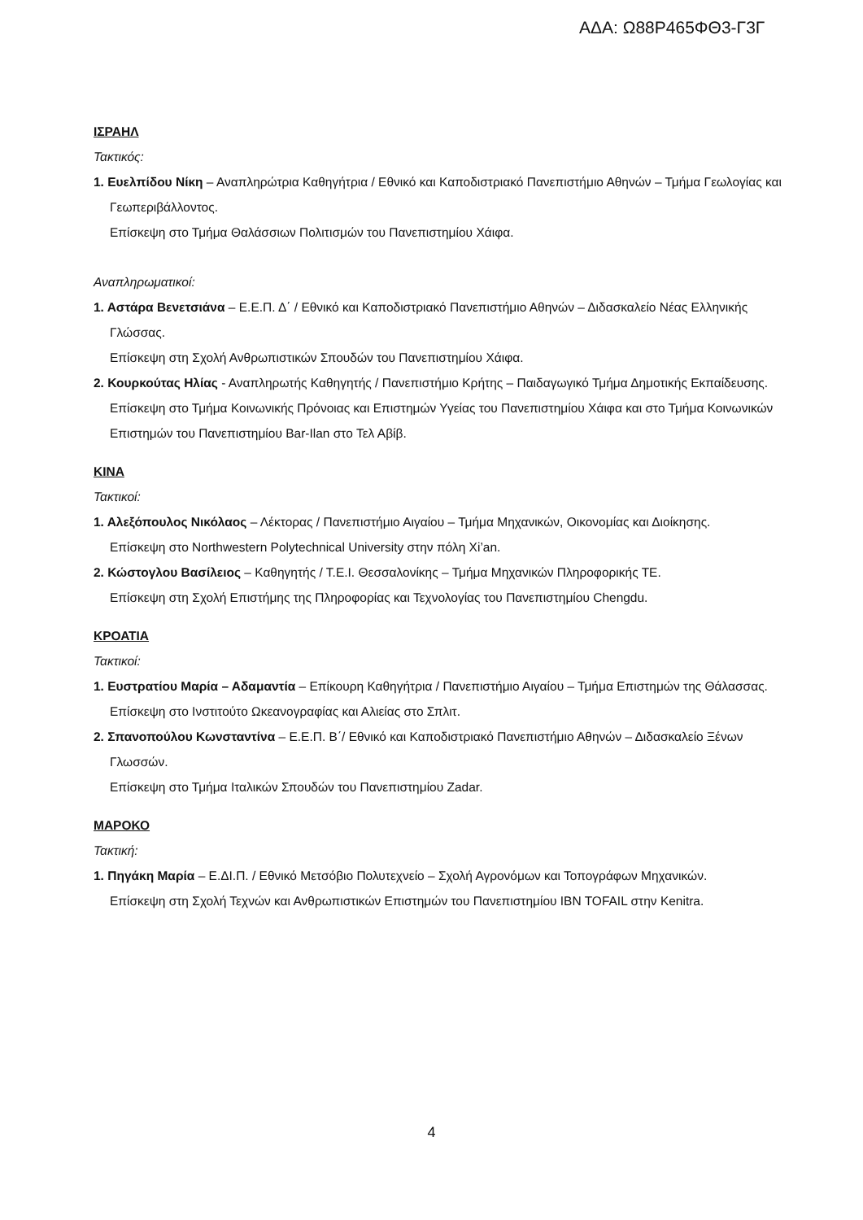ΑΔΑ: Ω88Ρ465ΦΘ3-Γ3Γ
ΙΣΡΑΗΛ
Τακτικός:
1. Ευελπίδου Νίκη – Αναπληρώτρια Καθηγήτρια / Εθνικό και Καποδιστριακό Πανεπιστήμιο Αθηνών – Τμήμα Γεωλογίας και Γεωπεριβάλλοντος.
Επίσκεψη στο Τμήμα Θαλάσσιων Πολιτισμών του Πανεπιστημίου Χάιφα.
Αναπληρωματικοί:
1. Αστάρα Βενετσιάνα – Ε.Ε.Π. Δ΄ / Εθνικό και Καποδιστριακό Πανεπιστήμιο Αθηνών – Διδασκαλείο Νέας Ελληνικής Γλώσσας.
Επίσκεψη στη Σχολή Ανθρωπιστικών Σπουδών του Πανεπιστημίου Χάιφα.
2. Κουρκούτας Ηλίας - Αναπληρωτής Καθηγητής / Πανεπιστήμιο Κρήτης – Παιδαγωγικό Τμήμα Δημοτικής Εκπαίδευσης.
Επίσκεψη στο Τμήμα Κοινωνικής Πρόνοιας και Επιστημών Υγείας του Πανεπιστημίου Χάιφα και στο Τμήμα Κοινωνικών Επιστημών του Πανεπιστημίου Bar-Ilan στο Τελ Αβίβ.
ΚΙΝΑ
Τακτικοί:
1. Αλεξόπουλος Νικόλαος – Λέκτορας / Πανεπιστήμιο Αιγαίου – Τμήμα Μηχανικών, Οικονομίας και Διοίκησης.
Επίσκεψη στο Northwestern Polytechnical University στην πόλη Xi’an.
2. Κώστογλου Βασίλειος – Καθηγητής / Τ.Ε.Ι. Θεσσαλονίκης – Τμήμα Μηχανικών Πληροφορικής ΤΕ.
Επίσκεψη στη Σχολή Επιστήμης της Πληροφορίας και Τεχνολογίας του Πανεπιστημίου Chengdu.
ΚΡΟΑΤΙΑ
Τακτικοί:
1. Ευστρατίου Μαρία – Αδαμαντία – Επίκουρη Καθηγήτρια / Πανεπιστήμιο Αιγαίου – Τμήμα Επιστημών της Θάλασσας.
Επίσκεψη στο Ινστιτούτο Ωκεανογραφίας και Αλιείας στο Σπλιτ.
2. Σπανοπούλου Κωνσταντίνα – Ε.Ε.Π. Β΄/ Εθνικό και Καποδιστριακό Πανεπιστήμιο Αθηνών – Διδασκαλείο Ξένων Γλωσσών.
Επίσκεψη στο Τμήμα Ιταλικών Σπουδών του Πανεπιστημίου Zadar.
ΜΑΡΟΚΟ
Τακτική:
1. Πηγάκη Μαρία – Ε.ΔΙ.Π. / Εθνικό Μετσόβιο Πολυτεχνείο – Σχολή Αγρονόμων και Τοπογράφων Μηχανικών.
Επίσκεψη στη Σχολή Τεχνών και Ανθρωπιστικών Επιστημών του Πανεπιστημίου IBN TOFAIL στην Kenitra.
4